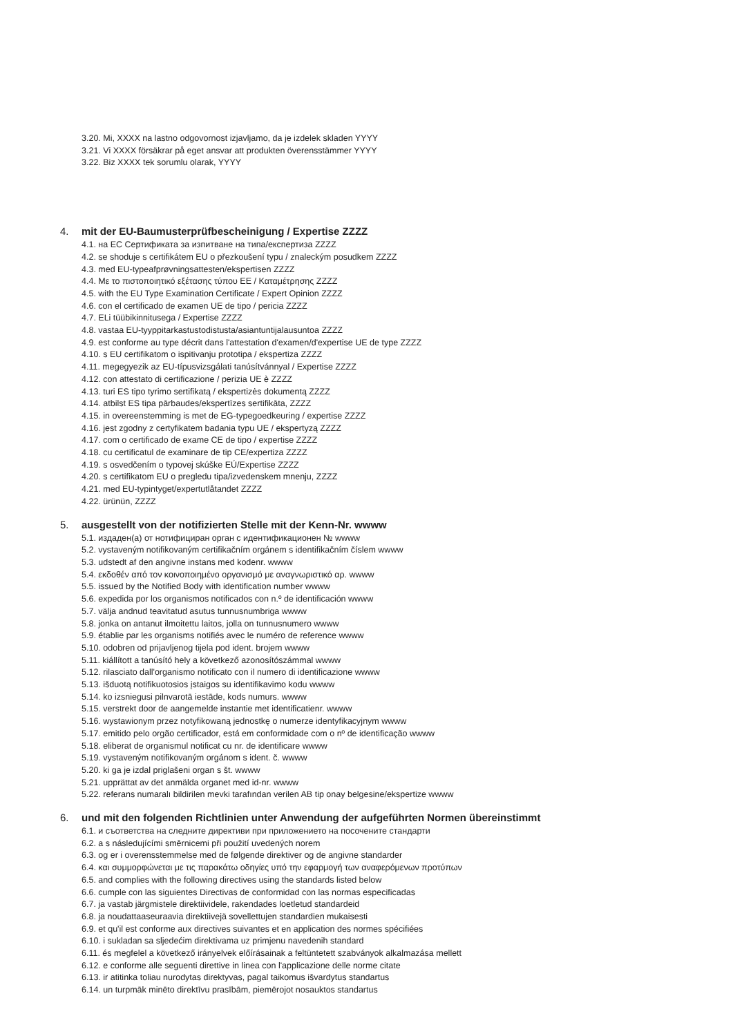3.20. Mi, XXXX na lastno odgovornost izjavljamo, da je izdelek skladen YYYY
3.21. Vi XXXX försäkrar på eget ansvar att produkten överensstämmer YYYY
3.22. Biz XXXX tek sorumlu olarak, YYYY
4. mit der EU-Baumusterprüfbescheinigung / Expertise ZZZZ
4.1. на ЕС Сертификата за изпитване на типа/експертиза ZZZZ
4.2. se shoduje s certifikátem EU o přezkoušení typu / znaleckým posudkem ZZZZ
4.3. med EU-typeafprøvningsattesten/ekspertisen ZZZZ
4.4. Με το πιστοποιητικό εξέτασης τύπου ΕΕ / Καταμέτρησης ZZZZ
4.5. with the EU Type Examination Certificate / Expert Opinion ZZZZ
4.6. con el certificado de examen UE de tipo / pericia ZZZZ
4.7. ELi tüübikinnitusega / Expertise ZZZZ
4.8. vastaa EU-tyyppitarkastustodistusta/asiantuntijalausuntoa ZZZZ
4.9. est conforme au type décrit dans l'attestation d'examen/d'expertise UE de type ZZZZ
4.10. s EU certifikatom o ispitivanju prototipa / ekspertiza ZZZZ
4.11. megegyezik az EU-típusvizsgálati tanúsítvánnyal / Expertise ZZZZ
4.12. con attestato di certificazione / perizia UE è ZZZZ
4.13. turi ES tipo tyrimo sertifikatą / ekspertizės dokumentą ZZZZ
4.14. atbilst ES tipa pārbaudes/ekspertīzes sertifikāta, ZZZZ
4.15. in overeenstemming is met de EG-typegoedkeuring / expertise ZZZZ
4.16. jest zgodny z certyfikatem badania typu UE / ekspertyzą ZZZZ
4.17. com o certificado de exame CE de tipo / expertise ZZZZ
4.18. cu certificatul de examinare de tip CE/expertiza ZZZZ
4.19. s osvedčením o typovej skúške EÚ/Expertise ZZZZ
4.20. s certifikatom EU o pregledu tipa/izvedenskem mnenju, ZZZZ
4.21. med EU-typintyget/expertutlåtandet ZZZZ
4.22. ürünün, ZZZZ
5. ausgestellt von der notifizierten Stelle mit der Kenn-Nr. wwww
5.1. издаден(а) от нотифициран орган с идентификационен № wwww
5.2. vystaveným notifikovaným certifikačním orgánem s identifikačním číslem wwww
5.3. udstedt af den angivne instans med kodenr. wwww
5.4. εκδοθέν από τον κοινοποιημένο οργανισμό με αναγνωριστικό αρ. wwww
5.5. issued by the Notified Body with identification number wwww
5.6. expedida por los organismos notificados con n.º de identificación wwww
5.7. välja andnud teavitatud asutus tunnusnumbriga wwww
5.8. jonka on antanut ilmoitettu laitos, jolla on tunnusnumero wwww
5.9. établie par les organisms notifiés avec le numéro de reference wwww
5.10. odobren od prijavljenog tijela pod ident. brojem wwww
5.11. kiállított a tanúsító hely a következő azonosítószámmal wwww
5.12. rilasciato dall'organismo notificato con il numero di identificazione wwww
5.13. išduotą notifikuotosios įstaigos su identifikavimo kodu wwww
5.14. ko izsniegusi pilnvarotā iestāde, kods numurs. wwww
5.15. verstrekt door de aangemelde instantie met identificatienr. wwww
5.16. wystawionym przez notyfikowaną jednostkę o numerze identyfikacyjnym wwww
5.17. emitido pelo orgão certificador, está em conformidade com o nº de identificação wwww
5.18. eliberat de organismul notificat cu nr. de identificare wwww
5.19. vystaveným notifikovaným orgánom s ident. č. wwww
5.20. ki ga je izdal priglašeni organ s št. wwww
5.21. upprättat av det anmälda organet med id-nr. wwww
5.22. referans numaralı bildirilen mevki tarafından verilen AB tip onay belgesine/ekspertize wwww
6. und mit den folgenden Richtlinien unter Anwendung der aufgeführten Normen übereinstimmt
6.1. и съответства на следните директиви при приложението на посочените стандарти
6.2. a s následujícími směrnicemi při použití uvedených norem
6.3. og er i overensstemmelse med de følgende direktiver og de angivne standarder
6.4. και συμμορφώνεται με τις παρακάτω οδηγίες υπό την εφαρμογή των αναφερόμενων προτύπων
6.5. and complies with the following directives using the standards listed below
6.6. cumple con las siguientes Directivas de conformidad con las normas especificadas
6.7. ja vastab järgmistele direktiividele, rakendades loetletud standardeid
6.8. ja noudattaaseuraavia direktiivejä sovellettujen standardien mukaisesti
6.9. et qu'il est conforme aux directives suivantes et en application des normes spécifiées
6.10. i sukladan sa sljedećim direktivama uz primjenu navedenih standard
6.11. és megfelel a következő irányelvek előírásainak a feltüntetett szabványok alkalmazása mellett
6.12. e conforme alle seguenti direttive in linea con l'applicazione delle norme citate
6.13. ir atitinka toliau nurodytas direktyvas, pagal taikomus išvardytus standartus
6.14. un turpmāk minēto direktīvu prasībām, piemērojot nosauktos standartus